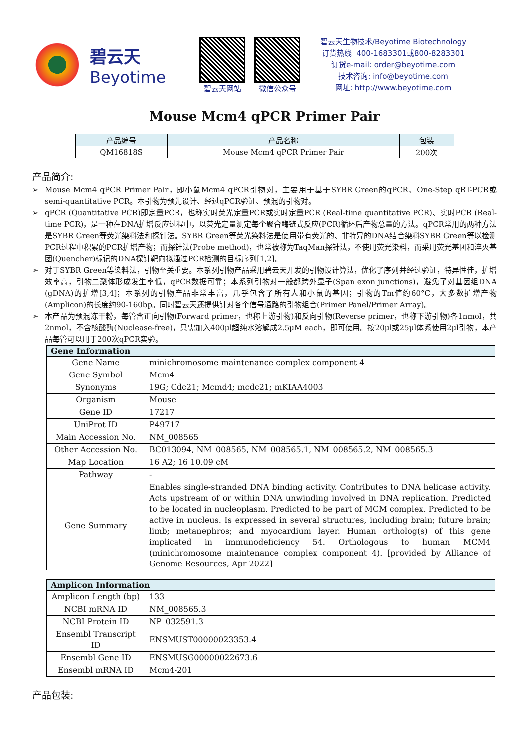碧云天
Beyotime
碧云天网站 微信公众号
碧云天生物技术/Beyotime Biotechnology
订货热线: 400-1683301或800-8283301
订货e-mail: order@beyotime.com
技术咨询: info@beyotime.com
网址: http://www.beyotime.com
Mouse Mcm4 qPCR Primer Pair
| 产品编号 | 产品名称 | 包装 |
| --- | --- | --- |
| QM16818S | Mouse Mcm4 qPCR Primer Pair | 200次 |
产品简介:
➢ Mouse Mcm4 qPCR Primer Pair，即小鼠Mcm4 qPCR引物对，主要用于基于SYBR Green的qPCR、One-Step qRT-PCR或semi-quantitative PCR。本引物为预先设计、经过qPCR验证、预混的引物对。
➢ qPCR (Quantitative PCR)即定量PCR，也称实时荧光定量PCR或实时定量PCR (Real-time quantitative PCR)、实时PCR (Real-time PCR)，是一种在DNA扩增反应过程中，以荧光定量测定每个聚合酶链式反应(PCR)循环后产物总量的方法。qPCR常用的两种方法是SYBR Green等荧光染料法和探针法。SYBR Green等荧光染料法是使用带有荧光的、非特异的DNA结合染料SYBR Green等以检测PCR过程中积累的PCR扩增产物；而探针法(Probe method)，也常被称为TaqMan探针法，不使用荧光染料，而采用荧光基团和淬灭基团(Quencher)标记的DNA探针靶向拟通过PCR检测的目标序列[1,2]。
➢ 对于SYBR Green等染料法，引物至关重要。本系列引物产品采用碧云天开发的引物设计算法，优化了序列并经过验证，特异性佳，扩增效率高，引物二聚体形成发生率低，qPCR数据可靠；本系列引物对一般都跨外显子(Span exon junctions)，避免了对基因组DNA (gDNA)的扩增[3,4]；本系列的引物产品非常丰富，几乎包含了所有人和小鼠的基因；引物的Tm值约60°C，大多数扩增产物(Amplicon)的长度约90-160bp。同时碧云天还提供针对各个信号通路的引物组合(Primer Panel/Primer Array)。
➢ 本产品为预混冻干粉，每管含正向引物(Forward primer，也称上游引物)和反向引物(Reverse primer，也称下游引物)各1nmol，共2nmol，不含核酸酶(Nuclease-free)，只需加入400μl超纯水溶解成2.5μM each，即可使用。按20μl或25μl体系使用2μl引物，本产品每管可以用于200次qPCR实验。
| Gene Information | |
| --- | --- |
| Gene Name | minichromosome maintenance complex component 4 |
| Gene Symbol | Mcm4 |
| Synonyms | 19G; Cdc21; Mcmd4; mcdc21; mKIAA4003 |
| Organism | Mouse |
| Gene ID | 17217 |
| UniProt ID | P49717 |
| Main Accession No. | NM_008565 |
| Other Accession No. | BC013094, NM_008565, NM_008565.1, NM_008565.2, NM_008565.3 |
| Map Location | 16 A2; 16 10.09 cM |
| Pathway | - |
| Gene Summary | Enables single-stranded DNA binding activity. Contributes to DNA helicase activity. Acts upstream of or within DNA unwinding involved in DNA replication. Predicted to be located in nucleoplasm. Predicted to be part of MCM complex. Predicted to be active in nucleus. Is expressed in several structures, including brain; future brain; limb; metanephros; and myocardium layer. Human ortholog(s) of this gene implicated in immunodeficiency 54. Orthologous to human MCM4 (minichromosome maintenance complex component 4). [provided by Alliance of Genome Resources, Apr 2022] |
| Amplicon Information | |
| --- | --- |
| Amplicon Length (bp) | 133 |
| NCBI mRNA ID | NM_008565.3 |
| NCBI Protein ID | NP_032591.3 |
| Ensembl Transcript ID | ENSMUST00000023353.4 |
| Ensembl Gene ID | ENSMUSG00000022673.6 |
| Ensembl mRNA ID | Mcm4-201 |
产品包装: